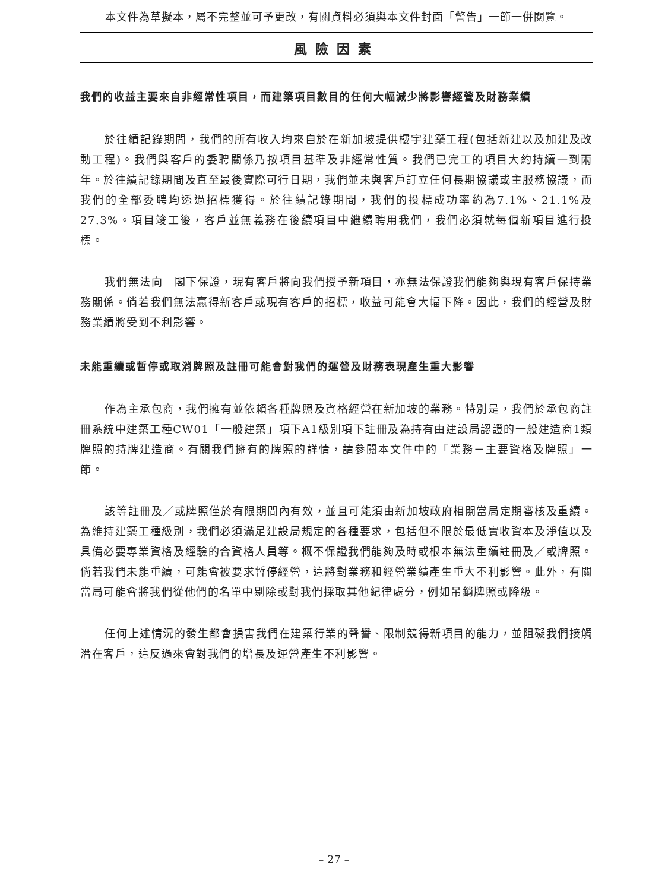本文件為草擬本，屬不完整並可予更改，有關資料必須與本文件封面「警告」一節一併閱覽。
風險因素
我們的收益主要來自非經常性項目，而建築項目數目的任何大幅減少將影響經營及財務業績
於往績記錄期間，我們的所有收入均來自於在新加坡提供樓宇建築工程(包括新建以及加建及改動工程)。我們與客戶的委聘關係乃按項目基準及非經常性質。我們已完工的項目大約持續一到兩年。於往績記錄期間及直至最後實際可行日期，我們並未與客戶訂立任何長期協議或主服務協議，而我們的全部委聘均透過招標獲得。於往績記錄期間，我們的投標成功率約為7.1%、21.1%及27.3%。項目竣工後，客戶並無義務在後續項目中繼續聘用我們，我們必須就每個新項目進行投標。
我們無法向　閣下保證，現有客戶將向我們授予新項目，亦無法保證我們能夠與現有客戶保持業務關係。倘若我們無法贏得新客戶或現有客戶的招標，收益可能會大幅下降。因此，我們的經營及財務業績將受到不利影響。
未能重續或暫停或取消牌照及註冊可能會對我們的運營及財務表現產生重大影響
作為主承包商，我們擁有並依賴各種牌照及資格經營在新加坡的業務。特別是，我們於承包商註冊系統中建築工種CW01「一般建築」項下A1級別項下註冊及為持有由建設局認證的一般建造商1類牌照的持牌建造商。有關我們擁有的牌照的詳情，請參閱本文件中的「業務－主要資格及牌照」一節。
該等註冊及／或牌照僅於有限期間內有效，並且可能須由新加坡政府相關當局定期審核及重續。為維持建築工種級別，我們必須滿足建設局規定的各種要求，包括但不限於最低實收資本及淨值以及具備必要專業資格及經驗的合資格人員等。概不保證我們能夠及時或根本無法重續註冊及／或牌照。倘若我們未能重續，可能會被要求暫停經營，這將對業務和經營業績產生重大不利影響。此外，有關當局可能會將我們從他們的名單中剔除或對我們採取其他紀律處分，例如吊銷牌照或降級。
任何上述情況的發生都會損害我們在建築行業的聲譽、限制競得新項目的能力，並阻礙我們接觸潛在客戶，這反過來會對我們的增長及運營產生不利影響。
– 27 –